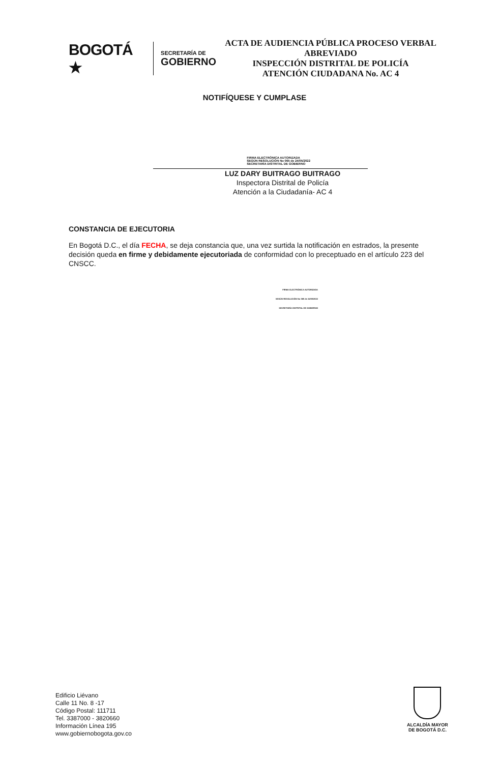BOGOTÁ ★
SECRETARÍA DE
GOBIERNO
ACTA DE AUDIENCIA PÚBLICA PROCESO VERBAL ABREVIADO
INSPECCIÓN DISTRITAL DE POLICÍA
ATENCIÓN CIUDADANA No. AC 4
NOTIFÍQUESE Y CUMPLASE
FIRMA ELECTRÓNICA AUTORIZADA
SEGÚN RESOLUCIÓN No 065 de 24/05/2022
SECRETARÍA DISTRITAL DE GOBIERNO
LUZ DARY BUITRAGO BUITRAGO
Inspectora Distrital de Policía
Atención a la Ciudadanía- AC 4
CONSTANCIA DE EJECUTORIA
En Bogotá D.C., el día FECHA, se deja constancia que, una vez surtida la notificación en estrados, la presente decisión queda en firme y debidamente ejecutoriada de conformidad con lo preceptuado en el artículo 223 del CNSCC.
FIRMA ELECTRÓNICA AUTORIZADA
SEGÚN RESOLUCIÓN No 065 de 24/05/2022
SECRETARÍA DISTRITAL DE GOBIERNO
Edificio Liévano
Calle 11 No. 8 -17
Código Postal: 111711
Tel. 3387000 - 3820660
Información Línea 195
www.gobiernobogota.gov.co
ALCALDÍA MAYOR
DE BOGOTÁ D.C.